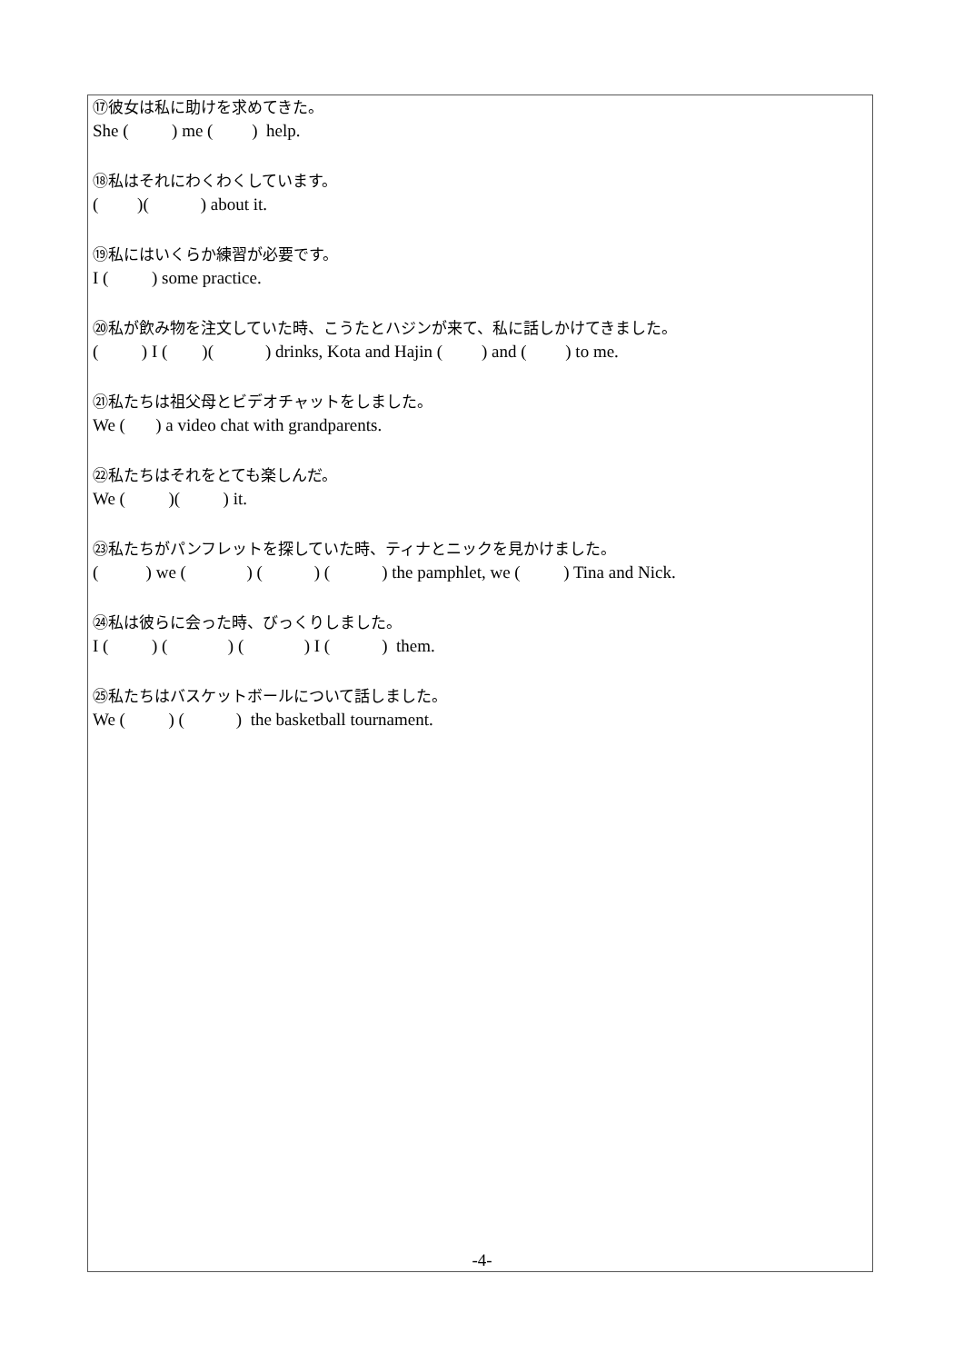⑰彼女は私に助けを求めてきた。
She (          ) me (         )  help.
⑱私はそれにわくわくしています。
(         )(            ) about it.
⑲私にはいくらか練習が必要です。
I (          ) some practice.
⑳私が飲み物を注文していた時、こうたとハジンが来て、私に話しかけてきました。
(          ) I (        )(            ) drinks, Kota and Hajin (         ) and (         ) to me.
㉑私たちは祖父母とビデオチャットをしました。
We (       ) a video chat with grandparents.
㉒私たちはそれをとても楽しんだ。
We (          )(          ) it.
㉓私たちがパンフレットを探していた時、ティナとニックを見かけました。
(           ) we (              ) (            ) (            ) the pamphlet, we (          ) Tina and Nick.
㉔私は彼らに会った時、びっくりしました。
I (          ) (              ) (              ) I (            )  them.
㉕私たちはバスケットボールについて話しました。
We (          ) (            )  the basketball tournament.
-4-